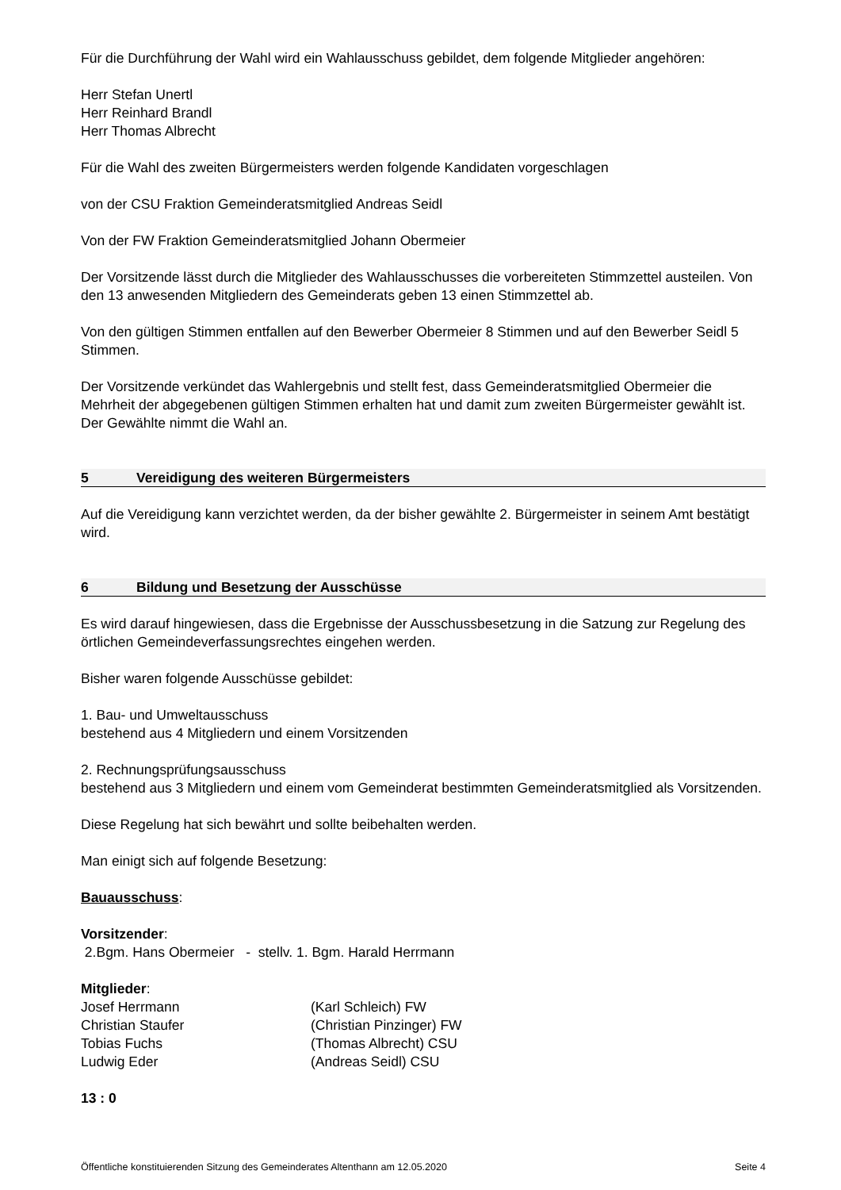Für die Durchführung der Wahl wird ein Wahlausschuss gebildet, dem folgende Mitglieder angehören:
Herr Stefan Unertl
Herr Reinhard Brandl
Herr Thomas Albrecht
Für die Wahl des zweiten Bürgermeisters werden folgende Kandidaten vorgeschlagen
von der CSU Fraktion Gemeinderatsmitglied Andreas Seidl
Von der FW Fraktion Gemeinderatsmitglied Johann Obermeier
Der Vorsitzende lässt durch die Mitglieder des Wahlausschusses die vorbereiteten Stimmzettel austeilen. Von den 13 anwesenden Mitgliedern des Gemeinderats geben 13 einen Stimmzettel ab.
Von den gültigen Stimmen entfallen auf den Bewerber Obermeier 8 Stimmen und auf den Bewerber Seidl 5 Stimmen.
Der Vorsitzende verkündet das Wahlergebnis und stellt fest, dass Gemeinderatsmitglied Obermeier die Mehrheit der abgegebenen gültigen Stimmen erhalten hat und damit zum zweiten Bürgermeister gewählt ist. Der Gewählte nimmt die Wahl an.
5 Vereidigung des weiteren Bürgermeisters
Auf die Vereidigung kann verzichtet werden, da der bisher gewählte 2. Bürgermeister in seinem Amt bestätigt wird.
6 Bildung und Besetzung der Ausschüsse
Es wird darauf hingewiesen, dass die Ergebnisse der Ausschussbesetzung in die Satzung zur Regelung des örtlichen Gemeindeverfassungsrechtes eingehen werden.
Bisher waren folgende Ausschüsse gebildet:
1. Bau- und Umweltausschuss
bestehend aus 4 Mitgliedern und einem Vorsitzenden
2. Rechnungsprüfungsausschuss
bestehend aus 3 Mitgliedern und einem vom Gemeinderat bestimmten Gemeinderatsmitglied als Vorsitzenden.
Diese Regelung hat sich bewährt und sollte beibehalten werden.
Man einigt sich auf folgende Besetzung:
Bauausschuss:
Vorsitzender:
2.Bgm. Hans Obermeier - stellv. 1. Bgm. Harald Herrmann
Mitglieder:
Josef Herrmann (Karl Schleich) FW
Christian Staufer (Christian Pinzinger) FW
Tobias Fuchs (Thomas Albrecht) CSU
Ludwig Eder (Andreas Seidl) CSU
13 : 0
Öffentliche konstituierenden Sitzung des Gemeinderates Altenthann am 12.05.2020 Seite 4